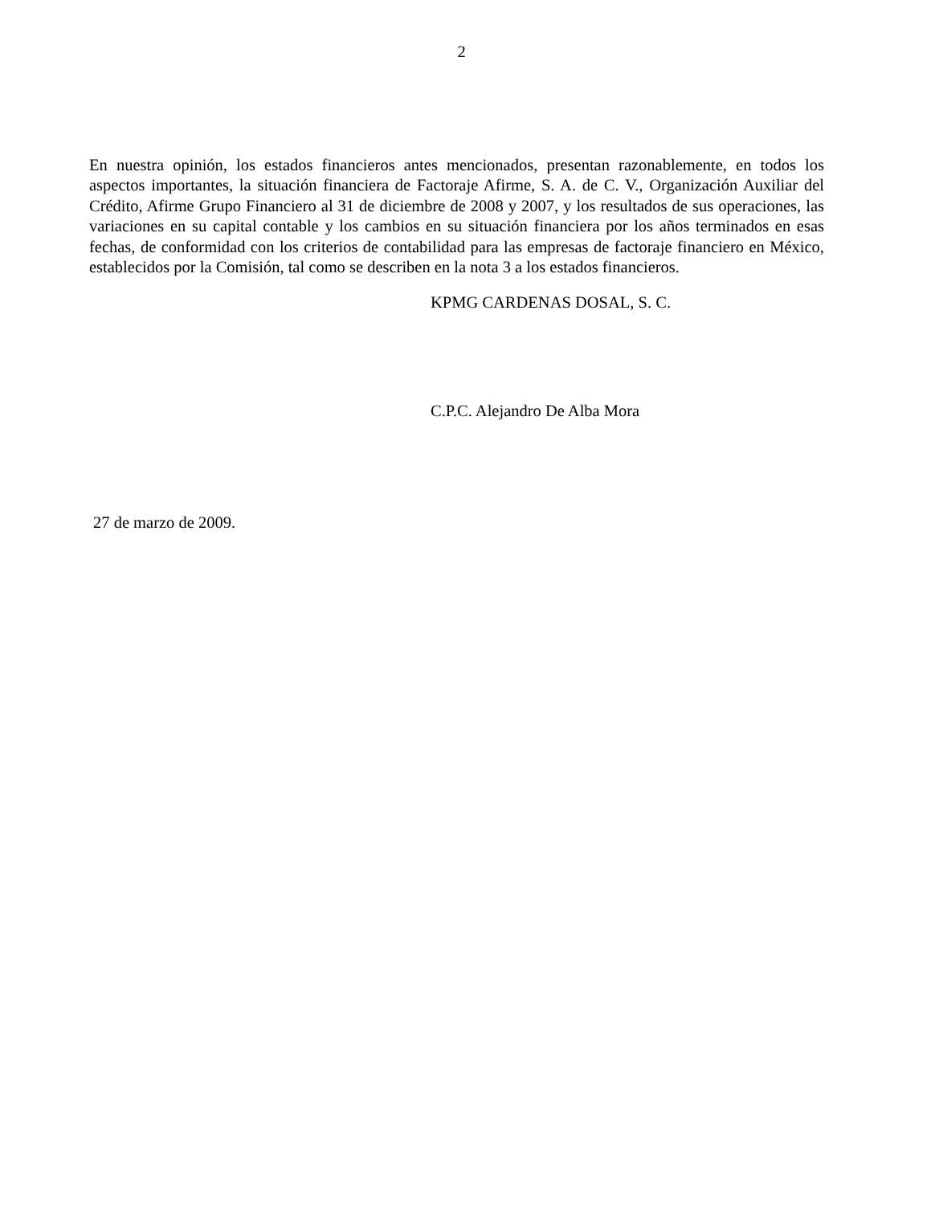2
En nuestra opinión, los estados financieros antes mencionados, presentan razonablemente, en todos los aspectos importantes, la situación financiera de Factoraje Afirme, S. A. de C. V., Organización Auxiliar del Crédito, Afirme Grupo Financiero al 31 de diciembre de 2008 y 2007, y los resultados de sus operaciones, las variaciones en su capital contable y los cambios en su situación financiera por los años terminados en esas fechas, de conformidad con los criterios de contabilidad para las empresas de factoraje financiero en México, establecidos por la Comisión, tal como se describen en la nota 3 a los estados financieros.
KPMG CARDENAS DOSAL, S. C.
C.P.C. Alejandro De Alba Mora
27 de marzo de 2009.